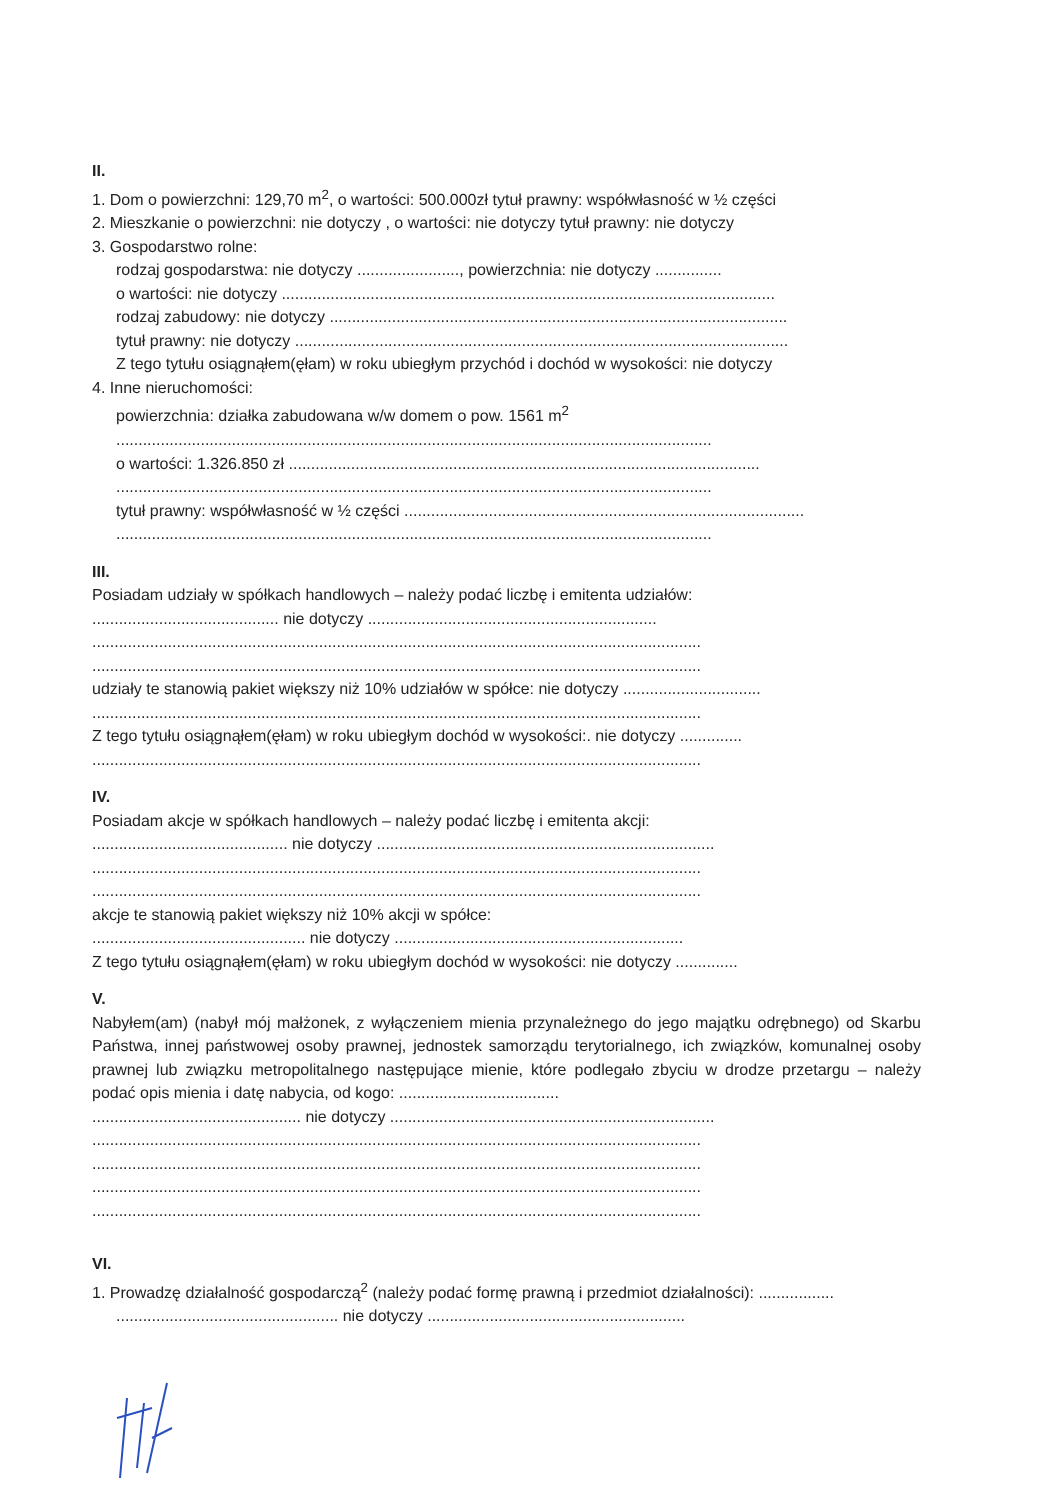II.
1. Dom o powierzchni: 129,70 m<sup>2</sup>, o wartości: 500.000zł tytuł prawny: współwłasność w ½ części
2. Mieszkanie o powierzchni: nie dotyczy , o wartości: nie dotyczy tytuł prawny: nie dotyczy
3. Gospodarstwo rolne:
rodzaj gospodarstwa: nie dotyczy ......................., powierzchnia: nie dotyczy ...............
o wartości: nie dotyczy ...............................................................................................................
rodzaj zabudowy: nie dotyczy .......................................................................................................
tytuł prawny: nie dotyczy ...............................................................................................................
Z tego tytułu osiągnąłem(ęłam) w roku ubiegłym przychód i dochód w wysokości: nie dotyczy
4. Inne nieruchomości:
powierzchnia: działka zabudowana w/w domem o pow. 1561 m<sup>2</sup>
......................................................................................................................................
o wartości: 1.326.850 zł ..........................................................................................................
......................................................................................................................................
tytuł prawny: współwłasność w ½ części ..........................................................................................
......................................................................................................................................
III.
Posiadam udziały w spółkach handlowych – należy podać liczbę i emitenta udziałów:
.......................................... nie dotyczy .................................................................
.........................................................................................................................................
.........................................................................................................................................
udziały te stanowią pakiet większy niż 10% udziałów w spółce: nie dotyczy ...............................
.........................................................................................................................................
Z tego tytułu osiągnąłem(ęłam) w roku ubiegłym dochód w wysokości:. nie dotyczy ..............
.........................................................................................................................................
IV.
Posiadam akcje w spółkach handlowych – należy podać liczbę i emitenta akcji:
............................................ nie dotyczy ............................................................................
.........................................................................................................................................
.........................................................................................................................................
akcje te stanowią pakiet większy niż 10% akcji w spółce:
................................................ nie dotyczy .................................................................
Z tego tytułu osiągnąłem(ęłam) w roku ubiegłym dochód w wysokości: nie dotyczy ..............
V.
Nabyłem(am) (nabył mój małżonek, z wyłączeniem mienia przynależnego do jego majątku odrębnego) od Skarbu Państwa, innej państwowej osoby prawnej, jednostek samorządu terytorialnego, ich związków, komunalnej osoby prawnej lub związku metropolitalnego następujące mienie, które podlegało zbyciu w drodze przetargu – należy podać opis mienia i datę nabycia, od kogo: ....................................
............................................... nie dotyczy .........................................................................
.........................................................................................................................................
.........................................................................................................................................
.........................................................................................................................................
.........................................................................................................................................
VI.
1. Prowadzę działalność gospodarczą<sup>2</sup> (należy podać formę prawną i przedmiot działalności): .................
.................................................. nie dotyczy ..........................................................